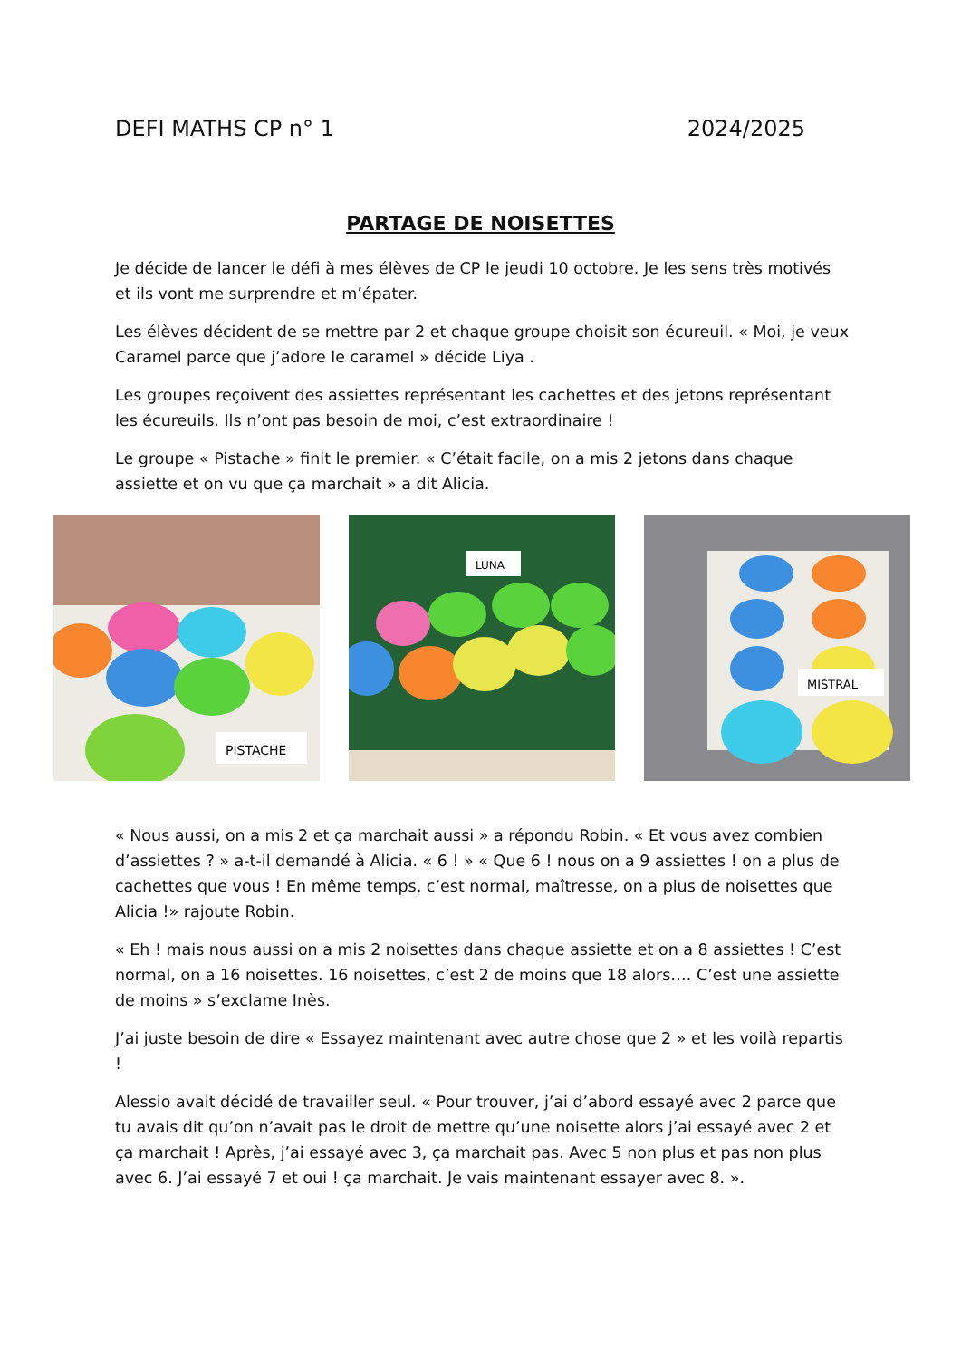DEFI MATHS CP n° 1 2024/2025
PARTAGE DE NOISETTES
Je décide de lancer le défi à mes élèves de CP le jeudi 10 octobre. Je les sens très motivés et ils vont me surprendre et m’épater.
Les élèves décident de se mettre par 2 et chaque groupe choisit son écureuil. « Moi, je veux Caramel parce que j’adore le caramel » décide Liya .
Les groupes reçoivent des assiettes représentant les cachettes et des jetons représentant les écureuils. Ils n’ont pas besoin de moi, c’est extraordinaire !
Le groupe « Pistache » finit le premier. « C’était facile, on a mis 2 jetons dans chaque assiette et on vu que ça marchait » a dit Alicia.
PISTACHE
LUNA
MISTRAL
« Nous aussi, on a mis 2 et ça marchait aussi » a répondu Robin. « Et vous avez combien d’assiettes ? » a-t-il demandé à Alicia. « 6 ! » « Que 6 ! nous on a 9 assiettes ! on a plus de cachettes que vous ! En même temps, c’est normal, maîtresse, on a plus de noisettes que Alicia !» rajoute Robin.
« Eh ! mais nous aussi on a mis 2 noisettes dans chaque assiette et on a 8 assiettes ! C’est normal, on a 16 noisettes. 16 noisettes, c’est 2 de moins que 18 alors…. C’est une assiette de moins » s’exclame Inès.
J’ai juste besoin de dire « Essayez maintenant avec autre chose que 2 » et les voilà repartis !
Alessio avait décidé de travailler seul. « Pour trouver, j’ai d’abord essayé avec 2 parce que tu avais dit qu’on n’avait pas le droit de mettre qu’une noisette alors j’ai essayé avec 2 et ça marchait ! Après, j’ai essayé avec 3, ça marchait pas. Avec 5 non plus et pas non plus avec 6. J’ai essayé 7 et oui ! ça marchait. Je vais maintenant essayer avec 8. ».